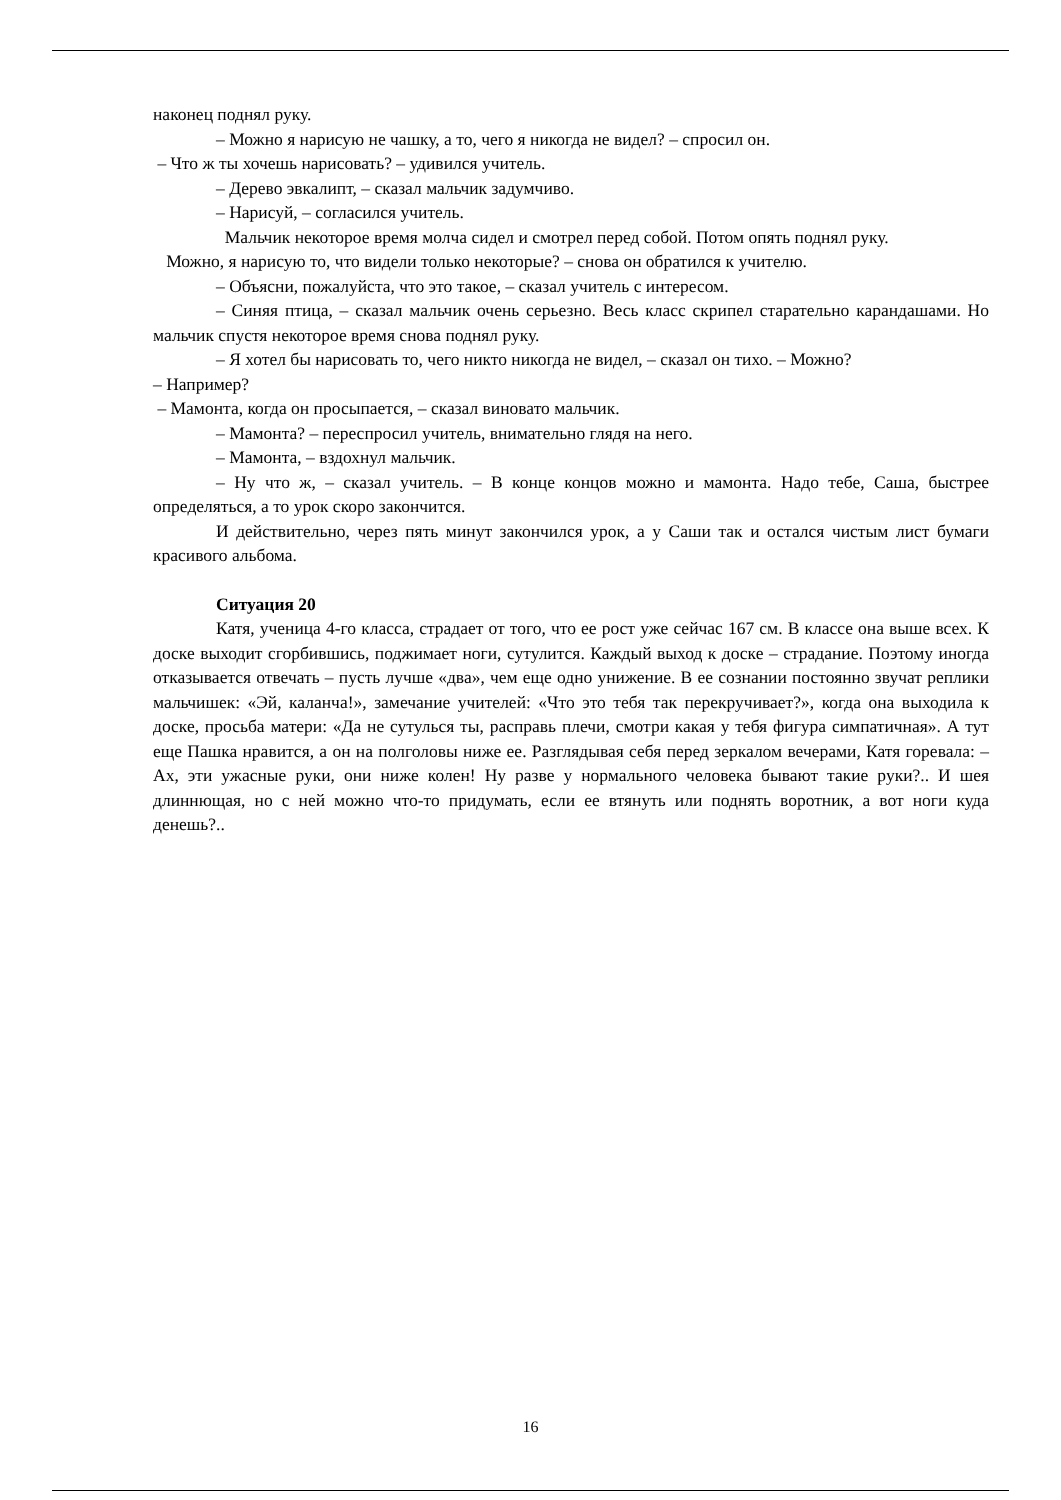наконец поднял руку.
– Можно я нарисую не чашку, а то, чего я никогда не видел? – спросил он.
– Что ж ты хочешь нарисовать? – удивился учитель.
– Дерево эвкалипт, – сказал мальчик задумчиво.
– Нарисуй, – согласился учитель.
Мальчик некоторое время молча сидел и смотрел перед собой. Потом опять поднял руку.
Можно, я нарисую то, что видели только некоторые? – снова он обратился к учителю.
– Объясни, пожалуйста, что это такое, – сказал учитель с интересом.
– Синяя птица, – сказал мальчик очень серьезно. Весь класс скрипел старательно карандашами. Но мальчик спустя некоторое время снова поднял руку.
– Я хотел бы нарисовать то, чего никто никогда не видел, – сказал он тихо. – Можно?
– Например?
– Мамонта, когда он просыпается, – сказал виновато мальчик.
– Мамонта? – переспросил учитель, внимательно глядя на него.
– Мамонта, – вздохнул мальчик.
– Ну что ж, – сказал учитель. – В конце концов можно и мамонта. Надо тебе, Саша, быстрее определяться, а то урок скоро закончится.
И действительно, через пять минут закончился урок, а у Саши так и остался чистым лист бумаги красивого альбома.
Ситуация 20
Катя, ученица 4-го класса, страдает от того, что ее рост уже сейчас 167 см. В классе она выше всех. К доске выходит сгорбившись, поджимает ноги, сутулится. Каждый выход к доске – страдание. Поэтому иногда отказывается отвечать – пусть лучше «два», чем еще одно унижение. В ее сознании постоянно звучат реплики мальчишек: «Эй, каланча!», замечание учителей: «Что это тебя так перекручивает?», когда она выходила к доске, просьба матери: «Да не сутулься ты, расправь плечи, смотри какая у тебя фигура симпатичная». А тут еще Пашка нравится, а он на полголовы ниже ее. Разглядывая себя перед зеркалом вечерами, Катя горевала: – Ах, эти ужасные руки, они ниже колен! Ну разве у нормального человека бывают такие руки?.. И шея длиннющая, но с ней можно что-то придумать, если ее втянуть или поднять воротник, а вот ноги куда денешь?..
16